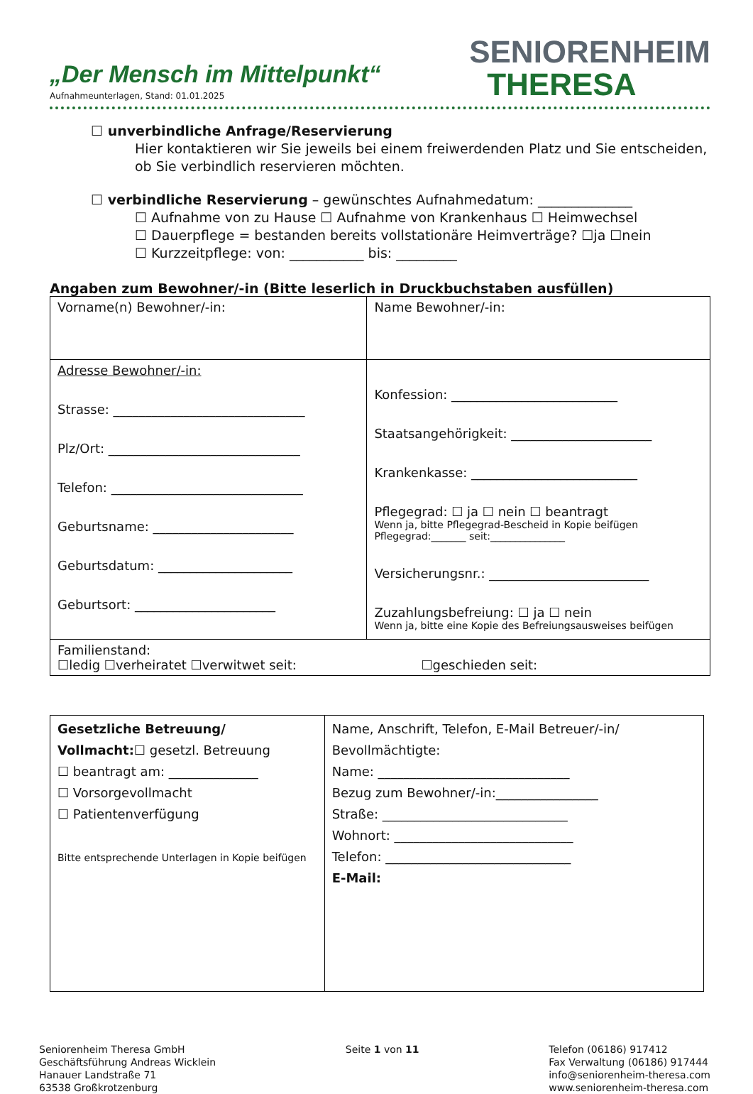„Der Mensch im Mittelpunkt“
Aufnahmeunterlagen, Stand: 01.01.2025
SENIORENHEIM
THERESA
☐ unverbindliche Anfrage/Reservierung
Hier kontaktieren wir Sie jeweils bei einem freiwerdenden Platz und Sie entscheiden, ob Sie verbindlich reservieren möchten.
☐ verbindliche Reservierung – gewünschtes Aufnahmedatum: ______________
☐ Aufnahme von zu Hause ☐ Aufnahme von Krankenhaus ☐ Heimwechsel
☐ Dauerpflege = bestanden bereits vollstationäre Heimverträge? ☐ja ☐nein
☐ Kurzzeitpflege: von: ___________ bis: _________
Angaben zum Bewohner/-in (Bitte leserlich in Druckbuchstaben ausfüllen)
| Vorname(n) Bewohner/-in: | Name Bewohner/-in: |
| Adresse Bewohner/-in: Strasse: ______________________________ Plz/Ort: ______________________________ Telefon: ______________________________ Geburtsname: ______________________ Geburtsdatum: _____________________ Geburtsort: ______________________ | Konfession: __________________________ Staatsangehörigkeit: ______________________ Krankenkasse: __________________________ Pflegegrad: ☐ ja ☐ nein ☐ beantragt Wenn ja, bitte Pflegegrad-Bescheid in Kopie beifügen Pflegegrad:_______ seit:_______________ Versicherungsnr.: _________________________ Zuzahlungsbefreiung: ☐ ja ☐ nein Wenn ja, bitte eine Kopie des Befreiungsausweises beifügen |
| Familienstand: ☐ledig ☐verheiratet ☐verwitwet seit: ☐geschieden seit: | |
| Gesetzliche Betreuung/ Vollmacht: ☐ gesetzl. Betreuung ☐ beantragt am: ______________ ☐ Vorsorgevollmacht ☐ Patientenverfügung Bitte entsprechende Unterlagen in Kopie beifügen | Name, Anschrift, Telefon, E-Mail Betreuer/-in/ Bevollmächtigte: Name: ______________________________ Bezug zum Bewohner/-in:________________ Straße: _____________________________ Wohnort: ____________________________ Telefon: _____________________________ E-Mail: |
Seniorenheim Theresa GmbH
Geschäftsführung Andreas Wicklein
Hanauer Landstraße 71
63538 Großkrotzenburg
Seite 1 von 11 Telefon (06186) 917412
Fax Verwaltung (06186) 917444
info@seniorenheim-theresa.com
www.seniorenheim-theresa.com